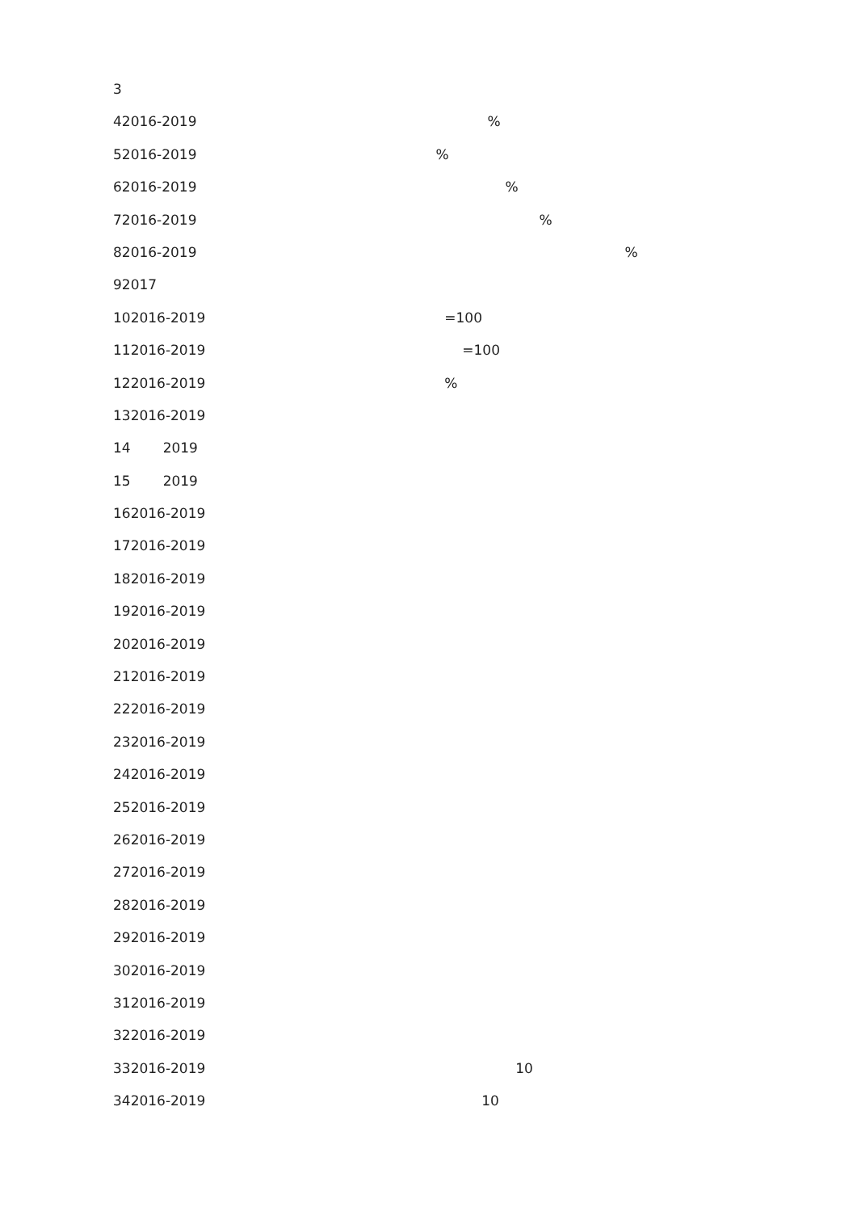3
42016-2019%
52016-2019%
62016-2019%
72016-2019%
82016-2019%
92017
102016-2019 =100
112016-2019 =100
122016-2019%
132016-2019
14 2019
15 2019
162016-2019
172016-2019
182016-2019
192016-2019
202016-2019
212016-2019
222016-2019
232016-2019
242016-2019
252016-2019
262016-2019
272016-2019
282016-2019
292016-2019
302016-2019
312016-2019
322016-2019
332016-2019 10
342016-2019 10